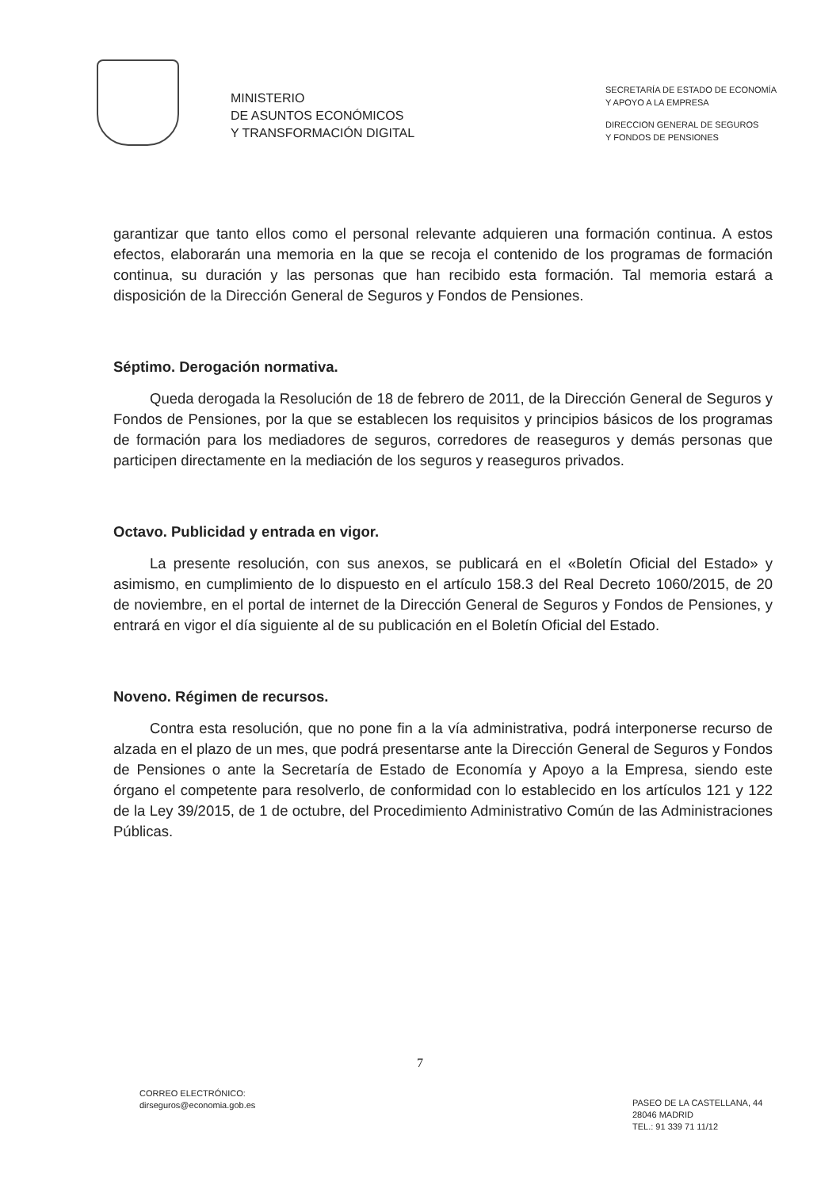MINISTERIO
DE ASUNTOS ECONÓMICOS
Y TRANSFORMACIÓN DIGITAL
SECRETARÍA DE ESTADO DE ECONOMÍA
Y APOYO A LA EMPRESA
DIRECCION GENERAL DE SEGUROS
Y FONDOS DE PENSIONES
garantizar que tanto ellos como el personal relevante adquieren una formación continua. A estos efectos, elaborarán una memoria en la que se recoja el contenido de los programas de formación continua, su duración y las personas que han recibido esta formación. Tal memoria estará a disposición de la Dirección General de Seguros y Fondos de Pensiones.
Séptimo. Derogación normativa.
Queda derogada la Resolución de 18 de febrero de 2011, de la Dirección General de Seguros y Fondos de Pensiones, por la que se establecen los requisitos y principios básicos de los programas de formación para los mediadores de seguros, corredores de reaseguros y demás personas que participen directamente en la mediación de los seguros y reaseguros privados.
Octavo. Publicidad y entrada en vigor.
La presente resolución, con sus anexos, se publicará en el «Boletín Oficial del Estado» y asimismo, en cumplimiento de lo dispuesto en el artículo 158.3 del Real Decreto 1060/2015, de 20 de noviembre, en el portal de internet de la Dirección General de Seguros y Fondos de Pensiones, y entrará en vigor el día siguiente al de su publicación en el Boletín Oficial del Estado.
Noveno. Régimen de recursos.
Contra esta resolución, que no pone fin a la vía administrativa, podrá interponerse recurso de alzada en el plazo de un mes, que podrá presentarse ante la Dirección General de Seguros y Fondos de Pensiones o ante la Secretaría de Estado de Economía y Apoyo a la Empresa, siendo este órgano el competente para resolverlo, de conformidad con lo establecido en los artículos 121 y 122 de la Ley 39/2015, de 1 de octubre, del Procedimiento Administrativo Común de las Administraciones Públicas.
7
CORREO ELECTRÓNICO:
dirseguros@economia.gob.es
PASEO DE LA CASTELLANA, 44
28046 MADRID
TEL.: 91 339 71 11/12